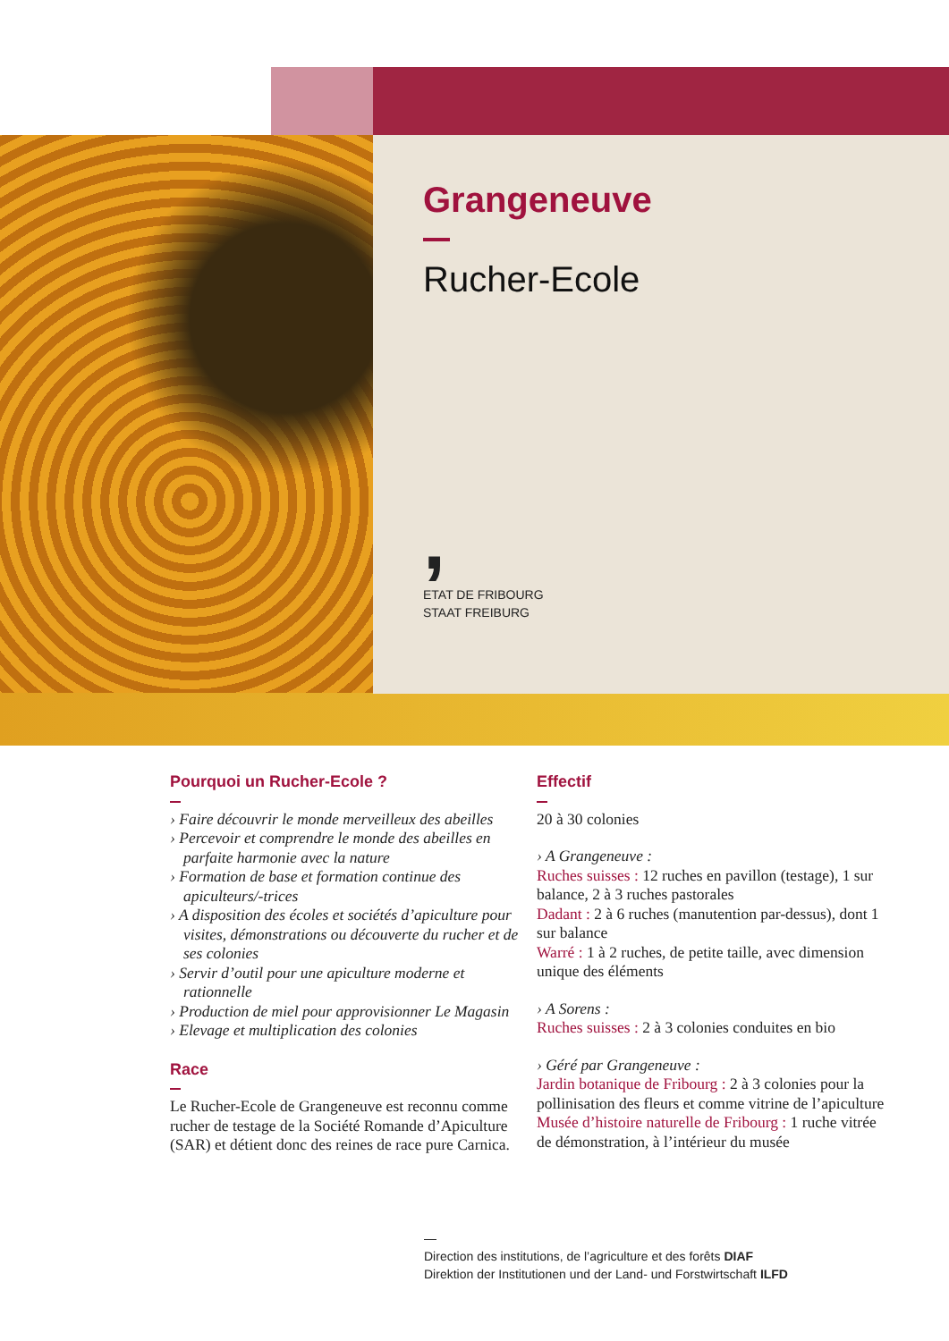Grangeneuve
Rucher-Ecole
,
ETAT DE FRIBOURG
STAAT FREIBURG
Pourquoi un Rucher-Ecole ?
› Faire découvrir le monde merveilleux des abeilles
› Percevoir et comprendre le monde des abeilles en parfaite harmonie avec la nature
› Formation de base et formation continue des apiculteurs/-trices
› A disposition des écoles et sociétés d’apiculture pour visites, démonstrations ou découverte du rucher et de ses colonies
› Servir d’outil pour une apiculture moderne et rationnelle
› Production de miel pour approvisionner Le Magasin
› Elevage et multiplication des colonies
Race
Le Rucher-Ecole de Grangeneuve est reconnu comme rucher de testage de la Société Romande d’Apiculture (SAR) et détient donc des reines de race pure Carnica.
Effectif
20 à 30 colonies
› A Grangeneuve :
Ruches suisses : 12 ruches en pavillon (testage), 1 sur balance, 2 à 3 ruches pastorales
Dadant : 2 à 6 ruches (manutention par-dessus), dont 1 sur balance
Warré : 1 à 2 ruches, de petite taille, avec dimension unique des éléments
› A Sorens :
Ruches suisses : 2 à 3 colonies conduites en bio
› Géré par Grangeneuve :
Jardin botanique de Fribourg : 2 à 3 colonies pour la pollinisation des fleurs et comme vitrine de l’apiculture
Musée d’histoire naturelle de Fribourg : 1 ruche vitrée de démonstration, à l’intérieur du musée
—
Direction des institutions, de l’agriculture et des forêts DIAF
Direktion der Institutionen und der Land- und Forstwirtschaft ILFD